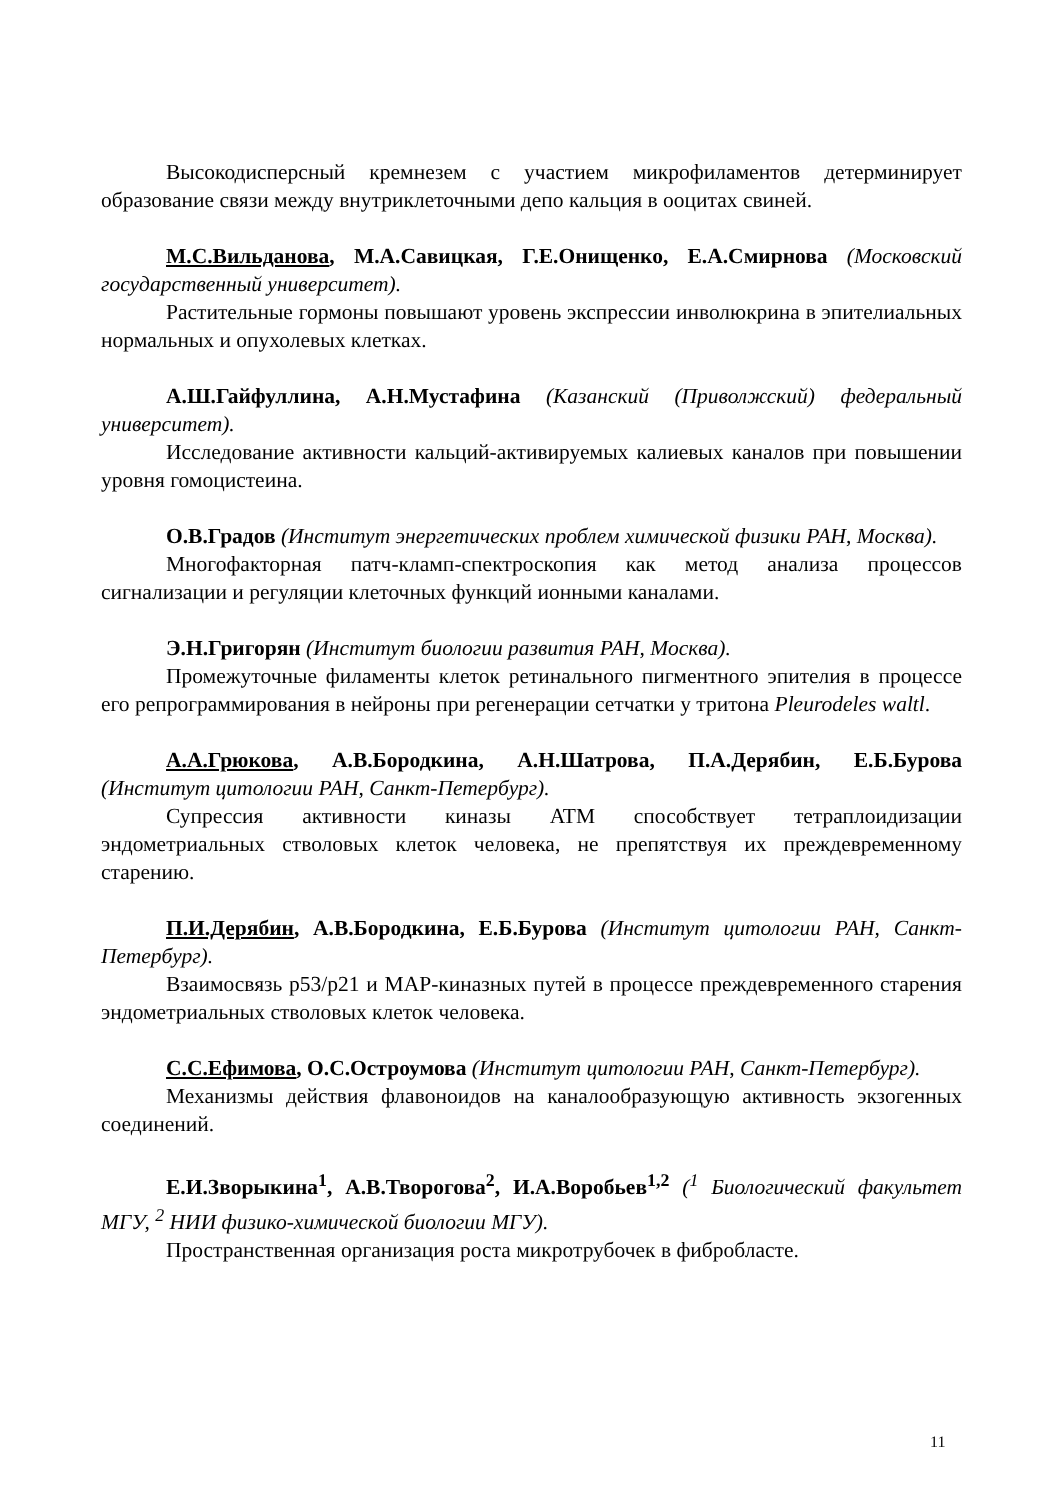Высокодисперсный кремнезем с участием микрофиламентов детерминирует образование связи между внутриклеточными депо кальция в ооцитах свиней.
М.С.Вильданова, М.А.Савицкая, Г.Е.Онищенко, Е.А.Смирнова (Московский государственный университет).
Растительные гормоны повышают уровень экспрессии инволюкрина в эпителиальных нормальных и опухолевых клетках.
А.Ш.Гайфуллина, А.Н.Мустафина (Казанский (Приволжский) федеральный университет).
Исследование активности кальций-активируемых калиевых каналов при повышении уровня гомоцистеина.
О.В.Градов (Институт энергетических проблем химической физики РАН, Москва).
Многофакторная патч-кламп-спектроскопия как метод анализа процессов сигнализации и регуляции клеточных функций ионными каналами.
Э.Н.Григорян (Институт биологии развития РАН, Москва).
Промежуточные филаменты клеток ретинального пигментного эпителия в процессе его репрограммирования в нейроны при регенерации сетчатки у тритона Pleurodeles waltl.
А.А.Грюкова, А.В.Бородкина, А.Н.Шатрова, П.А.Дерябин, Е.Б.Бурова (Институт цитологии РАН, Санкт-Петербург).
Супрессия активности киназы ATM способствует тетраплоидизации эндометриальных стволовых клеток человека, не препятствуя их преждевременному старению.
П.И.Дерябин, А.В.Бородкина, Е.Б.Бурова (Институт цитологии РАН, Санкт-Петербург).
Взаимосвязь p53/p21 и MAP-киназных путей в процессе преждевременного старения эндометриальных стволовых клеток человека.
С.С.Ефимова, О.С.Остроумова (Институт цитологии РАН, Санкт-Петербург).
Механизмы действия флавоноидов на каналообразующую активность экзогенных соединений.
Е.И.Зворыкина<sup>1</sup>, А.В.Творогова<sup>2</sup>, И.А.Воробьев<sup>1,2</sup> (<sup>1</sup> Биологический факультет МГУ, <sup>2</sup> НИИ физико-химической биологии МГУ).
Пространственная организация роста микротрубочек в фибробласте.
11